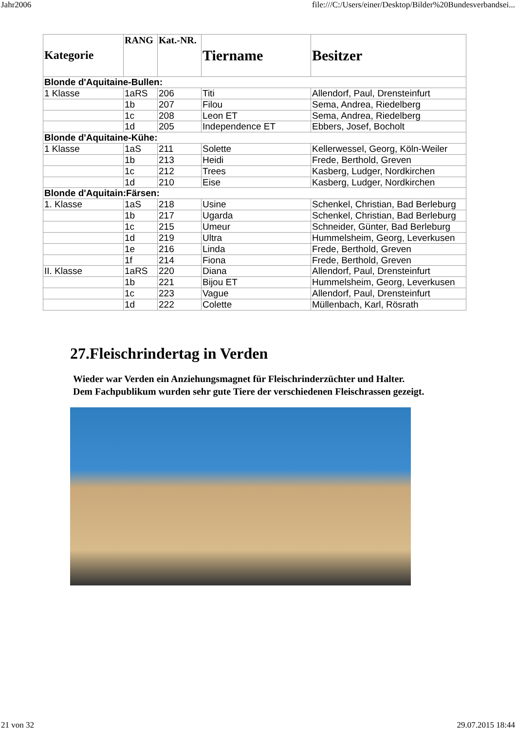Jahr2006 file:///C:/Users/einer/Desktop/Bilder%20Bundesverbandsei...
| Kategorie | RANG | Kat.-NR. | Tiername | Besitzer |
| --- | --- | --- | --- | --- |
| Blonde d'Aquitaine-Bullen: | | | | |
| 1 Klasse | 1aRS | 206 | Titi | Allendorf, Paul, Drensteinfurt |
| | 1b | 207 | Filou | Sema, Andrea, Riedelberg |
| | 1c | 208 | Leon ET | Sema, Andrea, Riedelberg |
| | 1d | 205 | Independence ET | Ebbers, Josef, Bocholt |
| Blonde d'Aquitaine-Kühe: | | | | |
| 1 Klasse | 1aS | 211 | Solette | Kellerwessel, Georg, Köln-Weiler |
| | 1b | 213 | Heidi | Frede, Berthold, Greven |
| | 1c | 212 | Trees | Kasberg, Ludger, Nordkirchen |
| | 1d | 210 | Eise | Kasberg, Ludger, Nordkirchen |
| Blonde d'Aquitain:Färsen: | | | | |
| 1. Klasse | 1aS | 218 | Usine | Schenkel, Christian, Bad Berleburg |
| | 1b | 217 | Ugarda | Schenkel, Christian, Bad Berleburg |
| | 1c | 215 | Umeur | Schneider, Günter, Bad Berleburg |
| | 1d | 219 | Ultra | Hummelsheim, Georg, Leverkusen |
| | 1e | 216 | Linda | Frede, Berthold, Greven |
| | 1f | 214 | Fiona | Frede, Berthold, Greven |
| II. Klasse | 1aRS | 220 | Diana | Allendorf, Paul, Drensteinfurt |
| | 1b | 221 | Bijou ET | Hummelsheim, Georg, Leverkusen |
| | 1c | 223 | Vague | Allendorf, Paul, Drensteinfurt |
| | 1d | 222 | Colette | Müllenbach, Karl, Rösrath |
27.Fleischrindertag in Verden
Wieder war Verden ein Anziehungsmagnet für Fleischrinderzüchter und Halter.
Dem Fachpublikum wurden sehr gute Tiere der verschiedenen Fleischrassen gezeigt.
21 von 32 29.07.2015 18:44